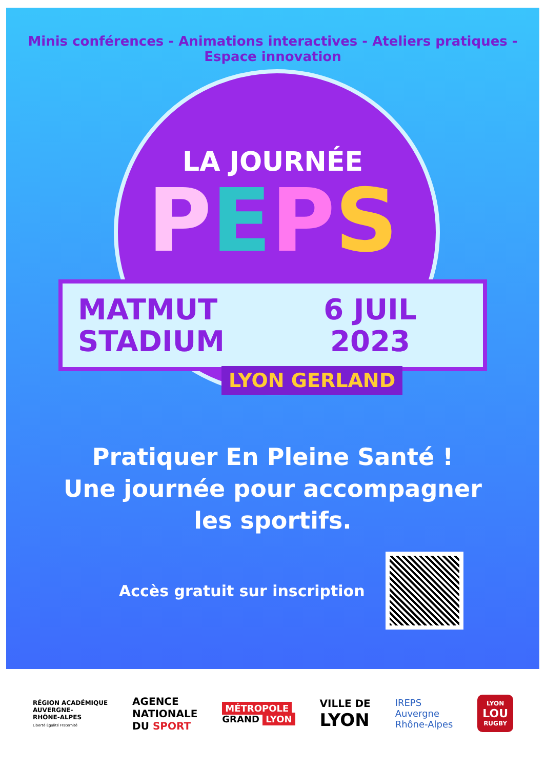Minis conférences - Animations interactives - Ateliers pratiques - Espace innovation
LA JOURNÉE
PEPS
MATMUT
STADIUM
6 JUIL
2023
LYON GERLAND
Pratiquer En Pleine Santé !
Une journée pour accompagner
les sportifs.
Accès gratuit sur inscription
RÉGION ACADÉMIQUE
AUVERGNE-
RHÔNE-ALPES
Liberté Égalité Fraternité
AGENCE
NATIONALE
DU SPORT
MÉTROPOLE
GRAND LYON
VILLE DE
LYON
IREPS
Auvergne
Rhône-Alpes
LYON
LOU
RUGBY